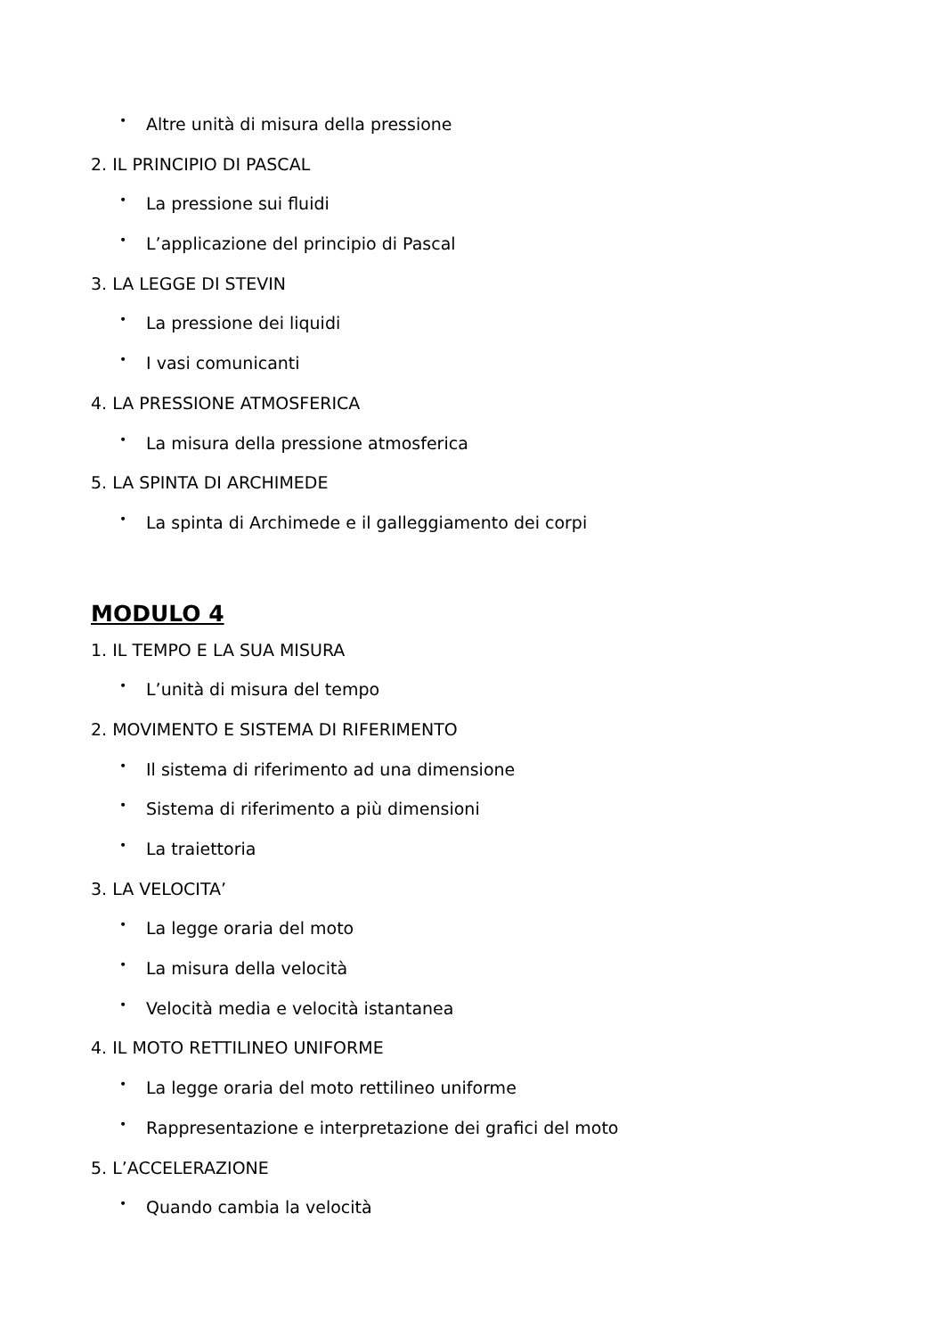• Altre unità di misura della pressione
2. IL PRINCIPIO DI PASCAL
• La pressione sui fluidi
• L’applicazione del principio di Pascal
3. LA LEGGE DI STEVIN
• La pressione dei liquidi
• I vasi comunicanti
4. LA PRESSIONE ATMOSFERICA
• La misura della pressione atmosferica
5. LA SPINTA DI ARCHIMEDE
• La spinta di Archimede e il galleggiamento dei corpi
MODULO 4
1. IL TEMPO E LA SUA MISURA
• L’unità di misura del tempo
2. MOVIMENTO E SISTEMA DI RIFERIMENTO
• Il sistema di riferimento ad una dimensione
• Sistema di riferimento a più dimensioni
• La traiettoria
3. LA VELOCITA’
• La legge oraria del moto
• La misura della velocità
• Velocità media e velocità istantanea
4. IL MOTO RETTILINEO UNIFORME
• La legge oraria del moto rettilineo uniforme
• Rappresentazione e interpretazione dei grafici del moto
5. L’ACCELERAZIONE
• Quando cambia la velocità